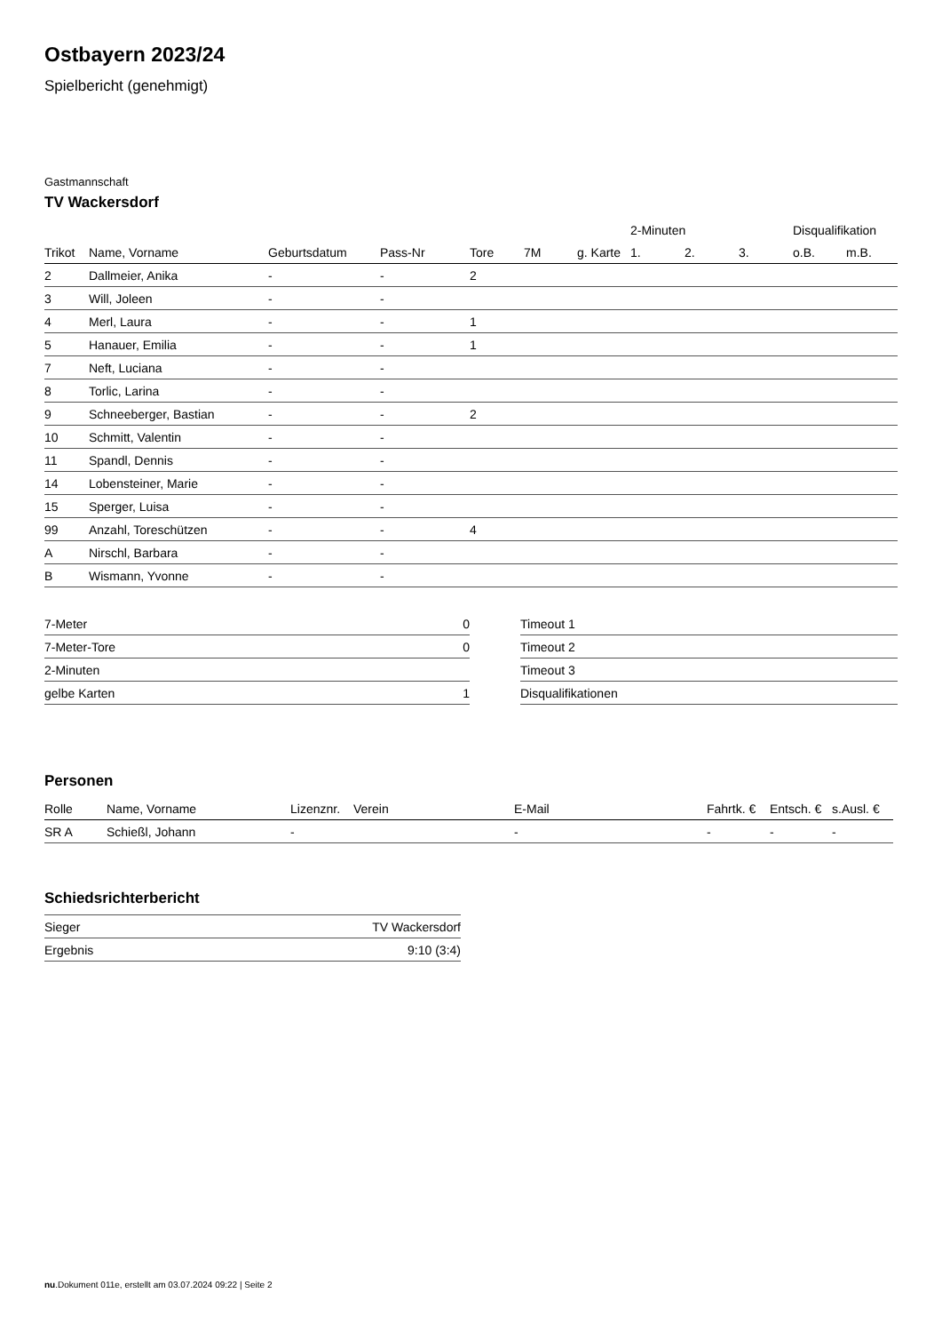Ostbayern 2023/24
Spielbericht (genehmigt)
Gastmannschaft
TV Wackersdorf
| | | | | | | | 2-Minuten | | | Disqualifikation | |
| --- | --- | --- | --- | --- | --- | --- | --- | --- | --- | --- | --- |
| Trikot | Name, Vorname | Geburtsdatum | Pass-Nr | Tore | 7M | g. Karte | 1. | 2. | 3. | o.B. | m.B. |
| 2 | Dallmeier, Anika | - | - | 2 | | | | | | | |
| 3 | Will, Joleen | - | - | | | | | | | | |
| 4 | Merl, Laura | - | - | 1 | | | | | | | |
| 5 | Hanauer, Emilia | - | - | 1 | | | | | | | |
| 7 | Neft, Luciana | - | - | | | | | | | | |
| 8 | Torlic, Larina | - | - | | | | | | | | |
| 9 | Schneeberger, Bastian | - | - | 2 | | | | | | | |
| 10 | Schmitt, Valentin | - | - | | | | | | | | |
| 11 | Spandl, Dennis | - | - | | | | | | | | |
| 14 | Lobensteiner, Marie | - | - | | | | | | | | |
| 15 | Sperger, Luisa | - | - | | | | | | | | |
| 99 | Anzahl, Toreschützen | - | - | 4 | | | | | | | |
| A | Nirschl, Barbara | - | - | | | | | | | | |
| B | Wismann, Yvonne | - | - | | | | | | | | |
| 7-Meter | 0 |
| 7-Meter-Tore | 0 |
| 2-Minuten | |
| gelbe Karten | 1 |
| Timeout 1 |
| Timeout 2 |
| Timeout 3 |
| Disqualifikationen |
Personen
| Rolle | Name, Vorname | Lizenznr. | Verein | E-Mail | Fahrtk. € | Entsch. € | s.Ausl. € |
| --- | --- | --- | --- | --- | --- | --- | --- |
| SR A | Schießl, Johann | - | | - | - | - | - |
Schiedsrichterbericht
| Sieger | TV Wackersdorf |
| Ergebnis | 9:10 (3:4) |
nu.Dokument 011e, erstellt am 03.07.2024 09:22 | Seite 2